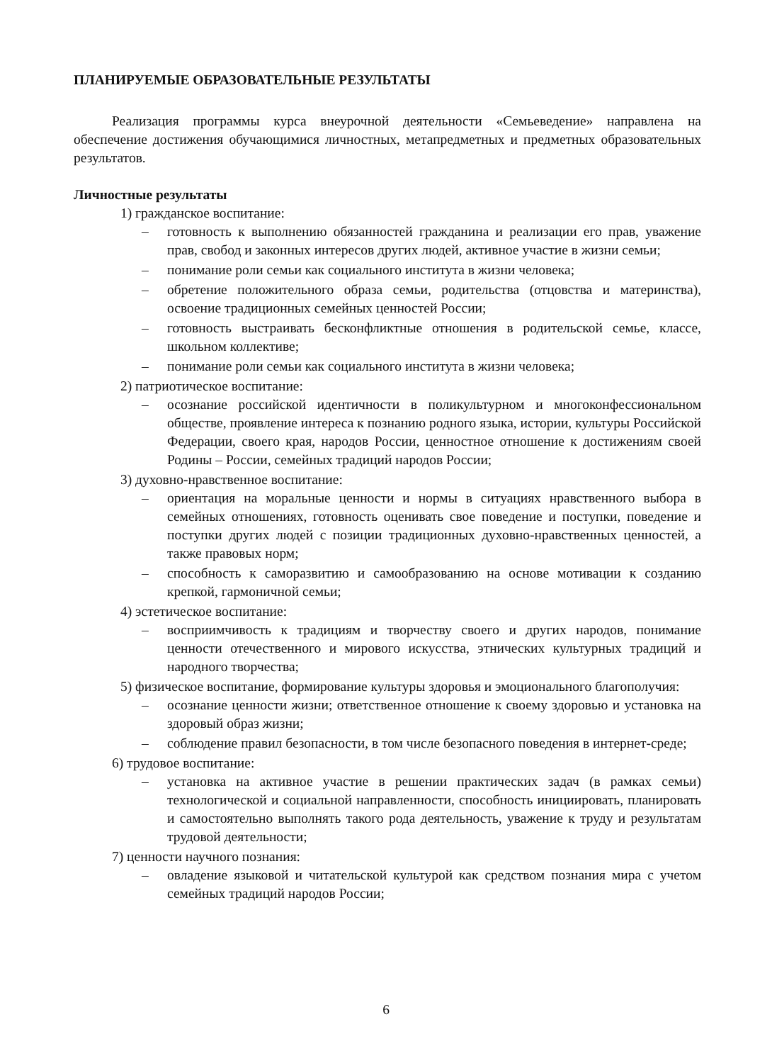ПЛАНИРУЕМЫЕ ОБРАЗОВАТЕЛЬНЫЕ РЕЗУЛЬТАТЫ
Реализация программы курса внеурочной деятельности «Семьеведение» направлена на обеспечение достижения обучающимися личностных, метапредметных и предметных образовательных результатов.
Личностные результаты
1) гражданское воспитание:
– готовность к выполнению обязанностей гражданина и реализации его прав, уважение прав, свобод и законных интересов других людей, активное участие в жизни семьи;
– понимание роли семьи как социального института в жизни человека;
– обретение положительного образа семьи, родительства (отцовства и материнства), освоение традиционных семейных ценностей России;
– готовность выстраивать бесконфликтные отношения в родительской семье, классе, школьном коллективе;
– понимание роли семьи как социального института в жизни человека;
2) патриотическое воспитание:
– осознание российской идентичности в поликультурном и многоконфессиональном обществе, проявление интереса к познанию родного языка, истории, культуры Российской Федерации, своего края, народов России, ценностное отношение к достижениям своей Родины – России, семейных традиций народов России;
3) духовно-нравственное воспитание:
– ориентация на моральные ценности и нормы в ситуациях нравственного выбора в семейных отношениях, готовность оценивать свое поведение и поступки, поведение и поступки других людей с позиции традиционных духовно-нравственных ценностей, а также правовых норм;
– способность к саморазвитию и самообразованию на основе мотивации к созданию крепкой, гармоничной семьи;
4) эстетическое воспитание:
– восприимчивость к традициям и творчеству своего и других народов, понимание ценности отечественного и мирового искусства, этнических культурных традиций и народного творчества;
5) физическое воспитание, формирование культуры здоровья и эмоционального благополучия:
– осознание ценности жизни; ответственное отношение к своему здоровью и установка на здоровый образ жизни;
– соблюдение правил безопасности, в том числе безопасного поведения в интернет-среде;
6) трудовое воспитание:
– установка на активное участие в решении практических задач (в рамках семьи) технологической и социальной направленности, способность инициировать, планировать и самостоятельно выполнять такого рода деятельность, уважение к труду и результатам трудовой деятельности;
7) ценности научного познания:
– овладение языковой и читательской культурой как средством познания мира с учетом семейных традиций народов России;
6